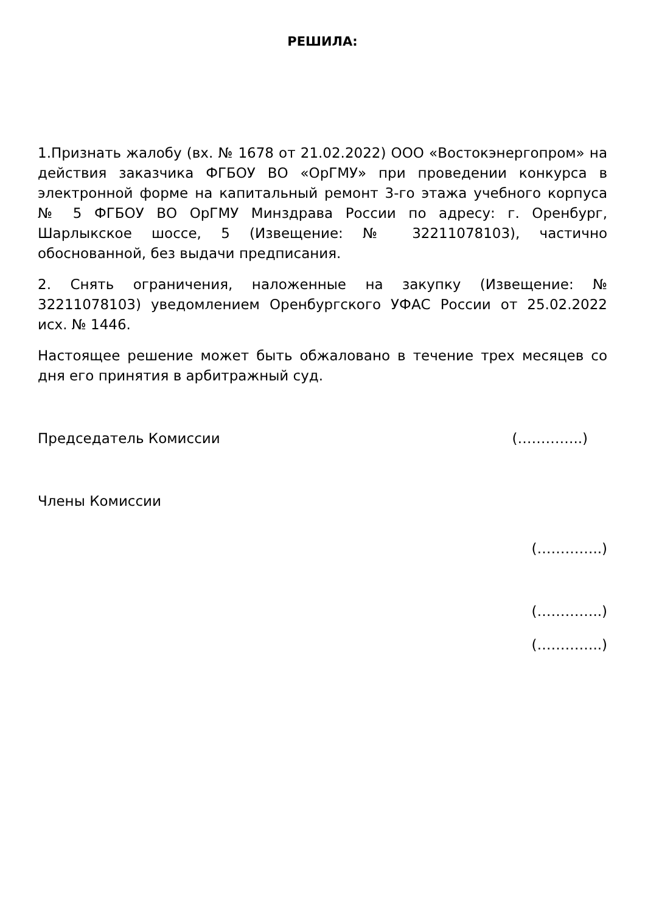РЕШИЛА:
1.Признать жалобу (вх. № 1678 от 21.02.2022) ООО «Востокэнергопром» на действия заказчика ФГБОУ ВО «ОрГМУ» при проведении конкурса в электронной форме на капитальный ремонт 3-го этажа учебного корпуса № 5 ФГБОУ ВО ОрГМУ Минздрава России по адресу: г. Оренбург, Шарлыкское шоссе, 5 (Извещение: № 32211078103), частично обоснованной, без выдачи предписания.
2. Снять ограничения, наложенные на закупку (Извещение: № 32211078103) уведомлением Оренбургского УФАС России от 25.02.2022 исх. № 1446.
Настоящее решение может быть обжаловано в течение трех месяцев со дня его принятия в арбитражный суд.
Председатель Комиссии (…………..)
Члены Комиссии
(…………..)
(…………..)
(…………..)